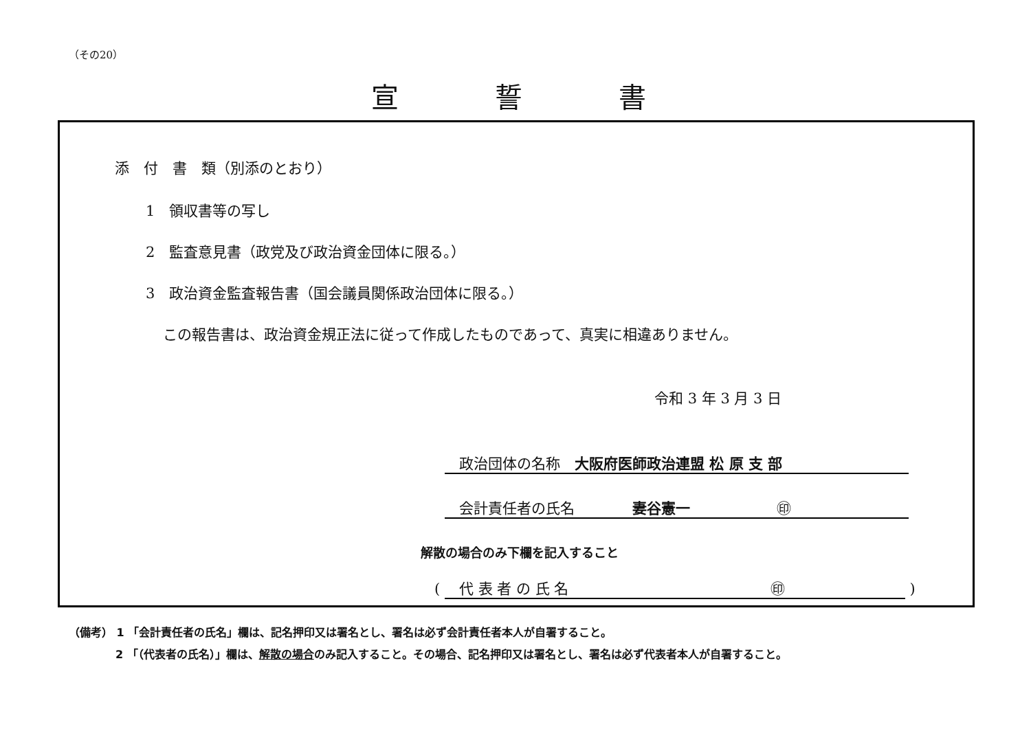（その20）
宣誓書
添　付　書　類（別添のとおり）
1　領収書等の写し
2　監査意見書（政党及び政治資金団体に限る。）
3　政治資金監査報告書（国会議員関係政治団体に限る。）
この報告書は、政治資金規正法に従って作成したものであって、真実に相違ありません。
令和 3 年 3 月 3 日
　政治団体の名称　大阪府医師政治連盟 松 原 支 部
　会計責任者の氏名　　　　妻谷憲一　　　　　　㊞
解散の場合のみ下欄を記入すること
( 　代 表 者 の 氏 名　　　　　　　　　　　　　　㊞ )
（備考） 1 「会計責任者の氏名」欄は、記名押印又は署名とし、署名は必ず会計責任者本人が自署すること。
2 「（代表者の氏名）」欄は、解散の場合のみ記入すること。その場合、記名押印又は署名とし、署名は必ず代表者本人が自署すること。